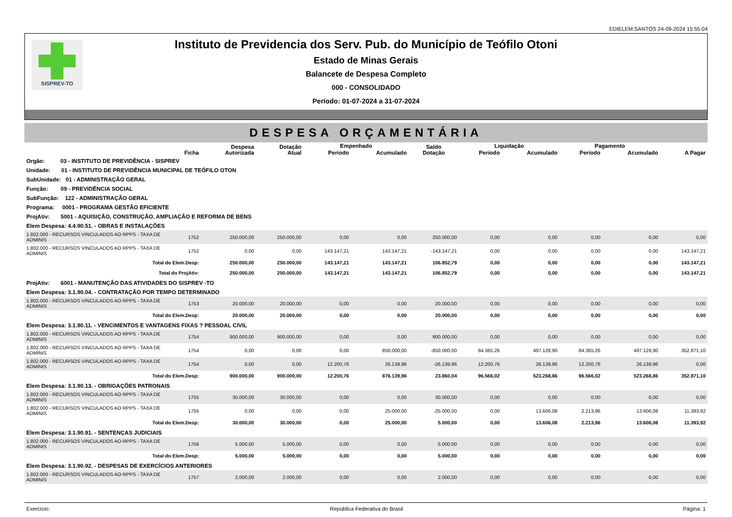EDIELEM.SANTOS 24-09-2024 15:55:04
SISPREV-TO
Instituto de Previdencia dos Serv. Pub. do Município de Teófilo Otoni
Estado de Minas Gerais
Balancete de Despesa Completo
000 - CONSOLIDADO
Período: 01-07-2024 a 31-07-2024
DESPESA ORÇAMENTÁRIA
| | Ficha | Despesa Autorizada | Dotação Atual | Empenhado | | Saldo Dotação | Liquidação | | Pagamento | | A Pagar |
| --- | --- | --- | --- | --- | --- | --- | --- | --- | --- | --- | --- |
| | | | | Periodo | Acumulado | | Periodo | Acumulado | Período | Acumulado | |
| Orgão: 03 - INSTITUTO DE PREVIDÊNCIA - SISPREV | | | | | | | | | | | |
| Unidade: 01 - INSTITUTO DE PREVIDÊNCIA MUNICIPAL DE TEÓFILO OTON | | | | | | | | | | | |
| SubUnidade: 01 - ADMINISTRAÇÃO GERAL | | | | | | | | | | | |
| Função: 09 - PREVIDÊNCIA SOCIAL | | | | | | | | | | | |
| SubFunção: 122 - ADMINISTRAÇÃO GERAL | | | | | | | | | | | |
| Programa: 0001 - PROGRAMA GESTÃO EFICIENTE | | | | | | | | | | | |
| ProjAtiv: 5001 - AQUISIÇÃO, CONSTRUÇÃO, AMPLIAÇÃO E REFORMA DE BENS | | | | | | | | | | | |
| Elem Despesa: 4.4.90.51. - OBRAS E INSTALAÇÕES | | | | | | | | | | | |
| 1.802.000 - RECURSOS VINCULADOS AO RPPS - TAXA DE ADMINIS | 1752 | 250.000,00 | 250.000,00 | 0,00 | 0,00 | 250.000,00 | 0,00 | 0,00 | 0,00 | 0,00 | 0,00 |
| 1.802.000 - RECURSOS VINCULADOS AO RPPS - TAXA DE ADMINIS | 1752 | 0,00 | 0,00 | 143.147,21 | 143.147,21 | -143.147,21 | 0,00 | 0,00 | 0,00 | 0,00 | 143.147,21 |
| Total do Elem.Desp: | | 250.000,00 | 250.000,00 | 143.147,21 | 143.147,21 | 106.852,79 | 0,00 | 0,00 | 0,00 | 0,00 | 143.147,21 |
| Total do ProjAtiv: | | 250.000,00 | 250.000,00 | 143.147,21 | 143.147,21 | 106.852,79 | 0,00 | 0,00 | 0,00 | 0,00 | 143.147,21 |
| ProjAtiv: 6001 - MANUTENÇÃO DAS ATIVIDADES DO SISPREV -TO | | | | | | | | | | | |
| Elem Despesa: 3.1.90.04. - CONTRATAÇÃO POR TEMPO DETERMINADO | | | | | | | | | | | |
| 1.802.000 - RECURSOS VINCULADOS AO RPPS - TAXA DE ADMINIS | 1753 | 20.000,00 | 20.000,00 | 0,00 | 0,00 | 20.000,00 | 0,00 | 0,00 | 0,00 | 0,00 | 0,00 |
| Total do Elem.Desp: | | 20.000,00 | 20.000,00 | 0,00 | 0,00 | 20.000,00 | 0,00 | 0,00 | 0,00 | 0,00 | 0,00 |
| Elem Despesa: 3.1.90.11. - VENCIMENTOS E VANTAGENS FIXAS ? PESSOAL CIVIL | | | | | | | | | | | |
| 1.802.000 - RECURSOS VINCULADOS AO RPPS - TAXA DE ADMINIS | 1754 | 900.000,00 | 900.000,00 | 0,00 | 0,00 | 900.000,00 | 0,00 | 0,00 | 0,00 | 0,00 | 0,00 |
| 1.802.000 - RECURSOS VINCULADOS AO RPPS - TAXA DE ADMINIS | 1754 | 0,00 | 0,00 | 0,00 | 850.000,00 | -850.000,00 | 84.365,26 | 497.128,90 | 84.365,26 | 497.128,90 | 352.871,10 |
| 1.802.000 - RECURSOS VINCULADOS AO RPPS - TAXA DE ADMINIS | 1754 | 0,00 | 0,00 | 12.200,76 | 26.139,96 | -26.139,96 | 12.200,76 | 26.139,96 | 12.200,76 | 26.139,96 | 0,00 |
| Total do Elem.Desp: | | 900.000,00 | 900.000,00 | 12.200,76 | 876.139,96 | 23.860,04 | 96.566,02 | 523.268,86 | 96.566,02 | 523.268,86 | 352.871,10 |
| Elem Despesa: 3.1.90.13. - OBRIGAÇÕES PATRONAIS | | | | | | | | | | | |
| 1.802.000 - RECURSOS VINCULADOS AO RPPS - TAXA DE ADMINIS | 1755 | 30.000,00 | 30.000,00 | 0,00 | 0,00 | 30.000,00 | 0,00 | 0,00 | 0,00 | 0,00 | 0,00 |
| 1.802.000 - RECURSOS VINCULADOS AO RPPS - TAXA DE ADMINIS | 1755 | 0,00 | 0,00 | 0,00 | 25.000,00 | -25.000,00 | 0,00 | 13.606,08 | 2.213,96 | 13.606,08 | 11.393,92 |
| Total do Elem.Desp: | | 30.000,00 | 30.000,00 | 0,00 | 25.000,00 | 5.000,00 | 0,00 | 13.606,08 | 2.213,96 | 13.606,08 | 11.393,92 |
| Elem Despesa: 3.1.90.91. - SENTENÇAS JUDICIAIS | | | | | | | | | | | |
| 1.802.000 - RECURSOS VINCULADOS AO RPPS - TAXA DE ADMINIS | 1756 | 5.000,00 | 5.000,00 | 0,00 | 0,00 | 5.000,00 | 0,00 | 0,00 | 0,00 | 0,00 | 0,00 |
| Total do Elem.Desp: | | 5.000,00 | 5.000,00 | 0,00 | 0,00 | 5.000,00 | 0,00 | 0,00 | 0,00 | 0,00 | 0,00 |
| Elem Despesa: 3.1.90.92. - DESPESAS DE EXERCÍCIOS ANTERIORES | | | | | | | | | | | |
| 1.802.000 - RECURSOS VINCULADOS AO RPPS - TAXA DE ADMINIS | 1757 | 2.000,00 | 2.000,00 | 0,00 | 0,00 | 2.000,00 | 0,00 | 0,00 | 0,00 | 0,00 | 0,00 |
Exercício: República Federativa do Brasil Página: 1